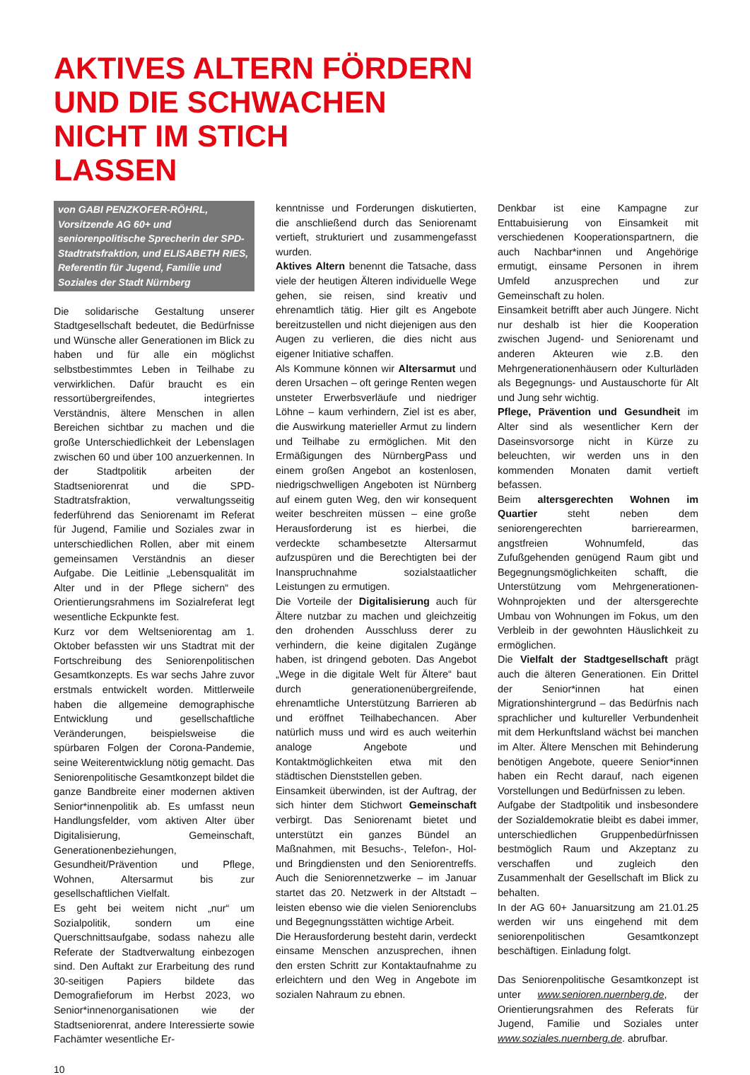AKTIVES ALTERN FÖRDERN
UND DIE SCHWACHEN
NICHT IM STICH
LASSEN
von GABI PENZKOFER-RÖHRL, Vorsitzende AG 60+ und seniorenpolitische Sprecherin der SPD-Stadtratsfraktion, und ELISABETH RIES, Referentin für Jugend, Familie und Soziales der Stadt Nürnberg
Die solidarische Gestaltung unserer Stadtgesellschaft bedeutet, die Bedürfnisse und Wünsche aller Generationen im Blick zu haben und für alle ein möglichst selbstbestimmtes Leben in Teilhabe zu verwirklichen. Dafür braucht es ein ressortübergreifendes, integriertes Verständnis, ältere Menschen in allen Bereichen sichtbar zu machen und die große Unterschiedlichkeit der Lebenslagen zwischen 60 und über 100 anzuerkennen. In der Stadtpolitik arbeiten der Stadtseniorenrat und die SPD-Stadtratsfraktion, verwaltungsseitig federführend das Seniorenamt im Referat für Jugend, Familie und Soziales zwar in unterschiedlichen Rollen, aber mit einem gemeinsamen Verständnis an dieser Aufgabe. Die Leitlinie „Lebensqualität im Alter und in der Pflege sichern“ des Orientierungsrahmens im Sozialreferat legt wesentliche Eckpunkte fest.
Kurz vor dem Weltseniorentag am 1. Oktober befassten wir uns Stadtrat mit der Fortschreibung des Seniorenpolitischen Gesamtkonzepts. Es war sechs Jahre zuvor erstmals entwickelt worden. Mittlerweile haben die allgemeine demographische Entwicklung und gesellschaftliche Veränderungen, beispielsweise die spürbaren Folgen der Corona-Pandemie, seine Weiterentwicklung nötig gemacht. Das Seniorenpolitische Gesamtkonzept bildet die ganze Bandbreite einer modernen aktiven Senior*innenpolitik ab. Es umfasst neun Handlungsfelder, vom aktiven Alter über Digitalisierung, Gemeinschaft, Generationenbeziehungen, Gesundheit/Prävention und Pflege, Wohnen, Altersarmut bis zur gesellschaftlichen Vielfalt.
Es geht bei weitem nicht „nur“ um Sozialpolitik, sondern um eine Querschnittsaufgabe, sodass nahezu alle Referate der Stadtverwaltung einbezogen sind. Den Auftakt zur Erarbeitung des rund 30-seitigen Papiers bildete das Demografieforum im Herbst 2023, wo Senior*innenorganisationen wie der Stadtseniorenrat, andere Interessierte sowie Fachämter wesentliche Er-
kenntnisse und Forderungen diskutierten, die anschließend durch das Seniorenamt vertieft, strukturiert und zusammengefasst wurden.
Aktives Altern benennt die Tatsache, dass viele der heutigen Älteren individuelle Wege gehen, sie reisen, sind kreativ und ehrenamtlich tätig. Hier gilt es Angebote bereitzustellen und nicht diejenigen aus den Augen zu verlieren, die dies nicht aus eigener Initiative schaffen.
Als Kommune können wir Altersarmut und deren Ursachen – oft geringe Renten wegen unsteter Erwerbsverläufe und niedriger Löhne – kaum verhindern, Ziel ist es aber, die Auswirkung materieller Armut zu lindern und Teilhabe zu ermöglichen. Mit den Ermäßigungen des NürnbergPass und einem großen Angebot an kostenlosen, niedrigschwelligen Angeboten ist Nürnberg auf einem guten Weg, den wir konsequent weiter beschreiten müssen – eine große Herausforderung ist es hierbei, die verdeckte schambesetzte Altersarmut aufzuspüren und die Berechtigten bei der Inanspruchnahme sozialstaatlicher Leistungen zu ermutigen.
Die Vorteile der Digitalisierung auch für Ältere nutzbar zu machen und gleichzeitig den drohenden Ausschluss derer zu verhindern, die keine digitalen Zugänge haben, ist dringend geboten. Das Angebot „Wege in die digitale Welt für Ältere“ baut durch generationenübergreifende, ehrenamtliche Unterstützung Barrieren ab und eröffnet Teilhabechancen. Aber natürlich muss und wird es auch weiterhin analoge Angebote und Kontaktmöglichkeiten etwa mit den städtischen Dienststellen geben.
Einsamkeit überwinden, ist der Auftrag, der sich hinter dem Stichwort Gemeinschaft verbirgt. Das Seniorenamt bietet und unterstützt ein ganzes Bündel an Maßnahmen, mit Besuchs-, Telefon-, Hol- und Bringdiensten und den Seniorentreffs. Auch die Seniorennetzwerke – im Januar startet das 20. Netzwerk in der Altstadt – leisten ebenso wie die vielen Seniorenclubs und Begegnungsstätten wichtige Arbeit.
Die Herausforderung besteht darin, verdeckt einsame Menschen anzusprechen, ihnen den ersten Schritt zur Kontaktaufnahme zu erleichtern und den Weg in Angebote im sozialen Nahraum zu ebnen.
Denkbar ist eine Kampagne zur Enttabuisierung von Einsamkeit mit verschiedenen Kooperationspartnern, die auch Nachbar*innen und Angehörige ermutigt, einsame Personen in ihrem Umfeld anzusprechen und zur Gemeinschaft zu holen.
Einsamkeit betrifft aber auch Jüngere. Nicht nur deshalb ist hier die Kooperation zwischen Jugend- und Seniorenamt und anderen Akteuren wie z.B. den Mehrgenerationenhäusern oder Kulturläden als Begegnungs- und Austauschorte für Alt und Jung sehr wichtig.
Pflege, Prävention und Gesundheit im Alter sind als wesentlicher Kern der Daseinsvorsorge nicht in Kürze zu beleuchten, wir werden uns in den kommenden Monaten damit vertieft befassen.
Beim altersgerechten Wohnen im Quartier steht neben dem seniorengerechten barrierearmen, angstfreien Wohnumfeld, das Zufußgehenden genügend Raum gibt und Begegnungsmöglichkeiten schafft, die Unterstützung vom Mehrgenerationen-Wohnprojekten und der altersgerechte Umbau von Wohnungen im Fokus, um den Verbleib in der gewohnten Häuslichkeit zu ermöglichen.
Die Vielfalt der Stadtgesellschaft prägt auch die älteren Generationen. Ein Drittel der Senior*innen hat einen Migrationshintergrund – das Bedürfnis nach sprachlicher und kultureller Verbundenheit mit dem Herkunftsland wächst bei manchen im Alter. Ältere Menschen mit Behinderung benötigen Angebote, queere Senior*innen haben ein Recht darauf, nach eigenen Vorstellungen und Bedürfnissen zu leben.
Aufgabe der Stadtpolitik und insbesondere der Sozialdemokratie bleibt es dabei immer, unterschiedlichen Gruppenbedürfnissen bestmöglich Raum und Akzeptanz zu verschaffen und zugleich den Zusammenhalt der Gesellschaft im Blick zu behalten.
In der AG 60+ Januarsitzung am 21.01.25 werden wir uns eingehend mit dem seniorenpolitischen Gesamtkonzept beschäftigen. Einladung folgt.
Das Seniorenpolitische Gesamtkonzept ist unter www.senioren.nuernberg.de, der Orientierungsrahmen des Referats für Jugend, Familie und Soziales unter www.soziales.nuernberg.de. abrufbar.
10